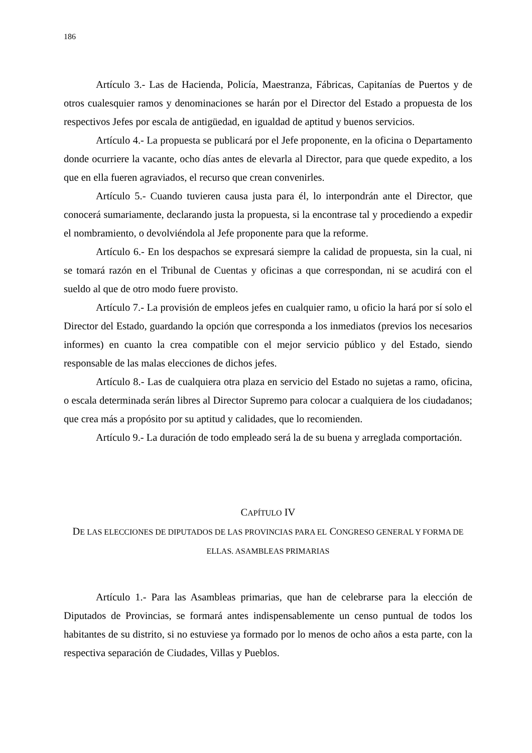186
Artículo 3.- Las de Hacienda, Policía, Maestranza, Fábricas, Capitanías de Puertos y de otros cualesquier ramos y denominaciones se harán por el Director del Estado a propuesta de los respectivos Jefes por escala de antigüedad, en igualdad de aptitud y buenos servicios.
Artículo 4.- La propuesta se publicará por el Jefe proponente, en la oficina o Departamento donde ocurriere la vacante, ocho días antes de elevarla al Director, para que quede expedito, a los que en ella fueren agraviados, el recurso que crean convenirles.
Artículo 5.- Cuando tuvieren causa justa para él, lo interpondrán ante el Director, que conocerá sumariamente, declarando justa la propuesta, si la encontrase tal y procediendo a expedir el nombramiento, o devolviéndola al Jefe proponente para que la reforme.
Artículo 6.- En los despachos se expresará siempre la calidad de propuesta, sin la cual, ni se tomará razón en el Tribunal de Cuentas y oficinas a que correspondan, ni se acudirá con el sueldo al que de otro modo fuere provisto.
Artículo 7.- La provisión de empleos jefes en cualquier ramo, u oficio la hará por sí solo el Director del Estado, guardando la opción que corresponda a los inmediatos (previos los necesarios informes) en cuanto la crea compatible con el mejor servicio público y del Estado, siendo responsable de las malas elecciones de dichos jefes.
Artículo 8.- Las de cualquiera otra plaza en servicio del Estado no sujetas a ramo, oficina, o escala determinada serán libres al Director Supremo para colocar a cualquiera de los ciudadanos; que crea más a propósito por su aptitud y calidades, que lo recomienden.
Artículo 9.- La duración de todo empleado será la de su buena y arreglada comportación.
CAPÍTULO IV
DE LAS ELECCIONES DE DIPUTADOS DE LAS PROVINCIAS PARA EL CONGRESO GENERAL Y FORMA DE ELLAS. ASAMBLEAS PRIMARIAS
Artículo 1.- Para las Asambleas primarias, que han de celebrarse para la elección de Diputados de Provincias, se formará antes indispensablemente un censo puntual de todos los habitantes de su distrito, si no estuviese ya formado por lo menos de ocho años a esta parte, con la respectiva separación de Ciudades, Villas y Pueblos.